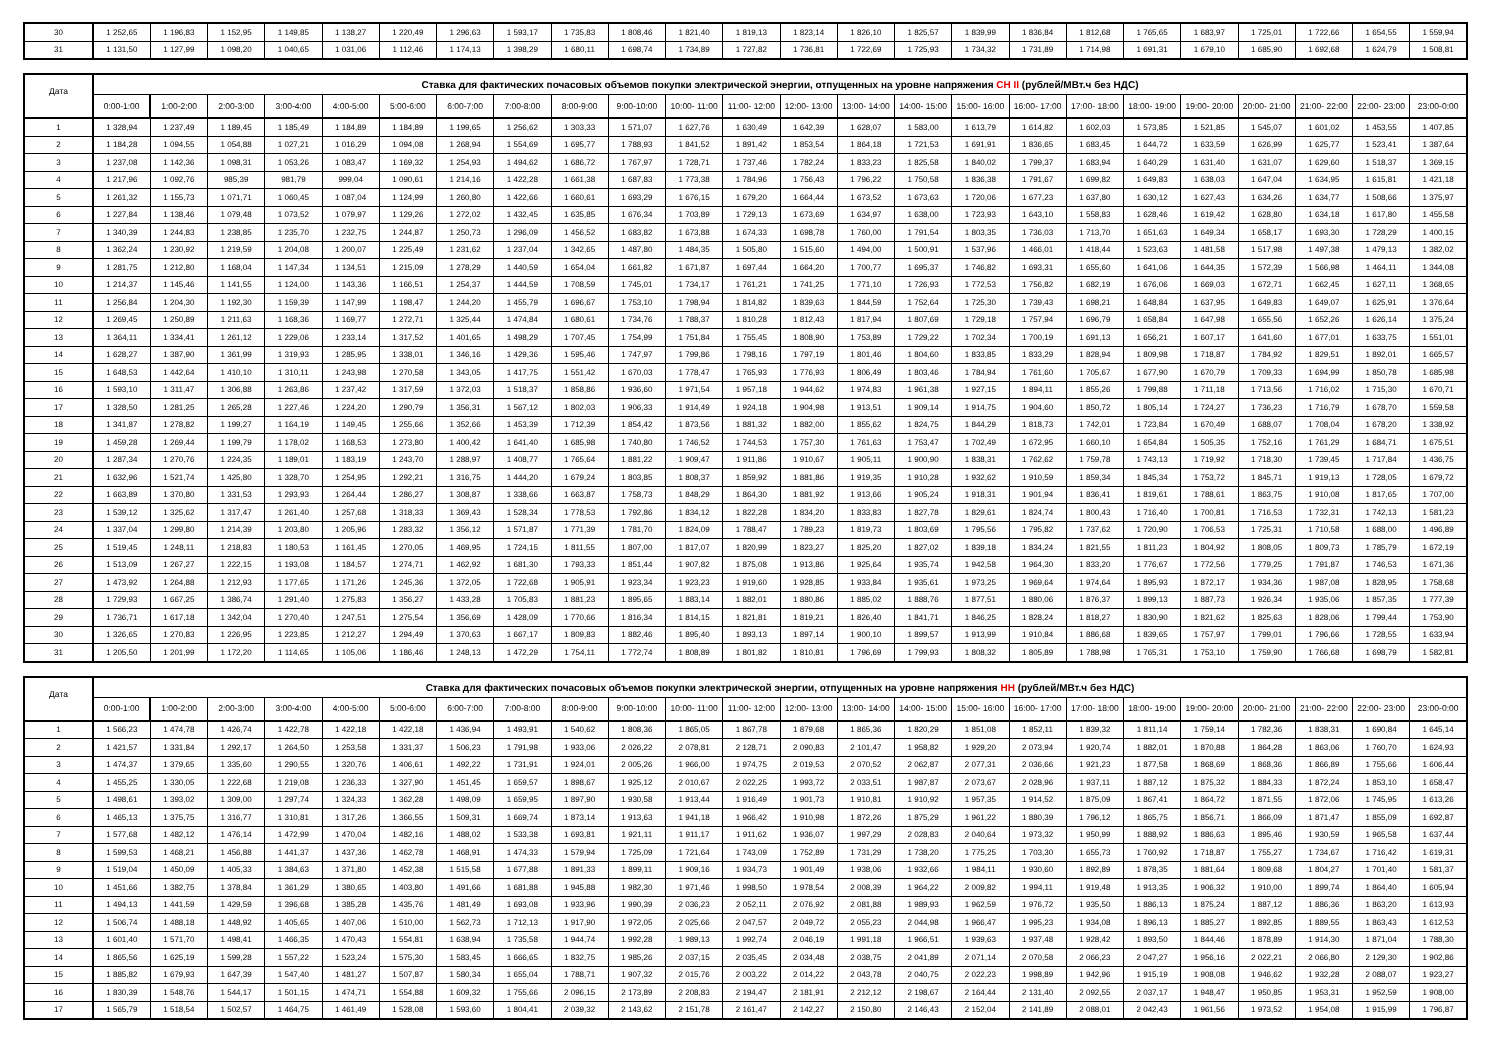| 30 | 1 252,65 | 1 196,83 | 1 152,95 | 1 149,85 | 1 138,27 | 1 220,49 | 1 296,63 | 1 593,17 | 1 735,83 | 1 808,46 | 1 821,40 | 1 819,13 | 1 823,14 | 1 826,10 | 1 825,57 | 1 839,99 | 1 836,84 | 1 812,68 | 1 765,65 | 1 683,97 | 1 725,01 | 1 722,66 | 1 654,55 | 1 559,94 |
| 31 | 1 131,50 | 1 127,99 | 1 098,20 | 1 040,65 | 1 031,06 | 1 112,46 | 1 174,13 | 1 398,29 | 1 680,11 | 1 698,74 | 1 734,89 | 1 727,82 | 1 736,81 | 1 722,69 | 1 725,93 | 1 734,32 | 1 731,89 | 1 714,98 | 1 691,31 | 1 679,10 | 1 685,90 | 1 692,68 | 1 624,79 | 1 508,81 |
| Дата | Ставка для фактических почасовых объемов покупки электрической энергии, отпущенных на уровне напряжения СН II (рублей/МВт.ч без НДС) | | | | | | | | | | | | | | | | | | | | | | | |
| --- | --- | --- | --- | --- | --- | --- | --- | --- | --- | --- | --- | --- | --- | --- | --- | --- | --- | --- | --- | --- | --- | --- | --- | --- |
| | 0:00-1:00 | 1:00-2:00 | 2:00-3:00 | 3:00-4:00 | 4:00-5:00 | 5:00-6:00 | 6:00-7:00 | 7:00-8:00 | 8:00-9:00 | 9:00-10:00 | 10:00- 11:00 | 11:00- 12:00 | 12:00- 13:00 | 13:00- 14:00 | 14:00- 15:00 | 15:00- 16:00 | 16:00- 17:00 | 17:00- 18:00 | 18:00- 19:00 | 19:00- 20:00 | 20:00- 21:00 | 21:00- 22:00 | 22:00- 23:00 | 23:00-0:00 |
| 1 | 1 328,94 | 1 237,49 | 1 189,45 | 1 185,49 | 1 184,89 | 1 184,89 | 1 199,65 | 1 256,62 | 1 303,33 | 1 571,07 | 1 627,76 | 1 630,49 | 1 642,39 | 1 628,07 | 1 583,00 | 1 613,79 | 1 614,82 | 1 602,03 | 1 573,85 | 1 521,85 | 1 545,07 | 1 601,02 | 1 453,55 | 1 407,85 |
| 2 | 1 184,28 | 1 094,55 | 1 054,88 | 1 027,21 | 1 016,29 | 1 094,08 | 1 268,94 | 1 554,69 | 1 695,77 | 1 788,93 | 1 841,52 | 1 891,42 | 1 853,54 | 1 864,18 | 1 721,53 | 1 691,91 | 1 836,65 | 1 683,45 | 1 644,72 | 1 633,59 | 1 626,99 | 1 625,77 | 1 523,41 | 1 387,64 |
| 3 | 1 237,08 | 1 142,36 | 1 098,31 | 1 053,26 | 1 083,47 | 1 169,32 | 1 254,93 | 1 494,62 | 1 686,72 | 1 767,97 | 1 728,71 | 1 737,46 | 1 782,24 | 1 833,23 | 1 825,58 | 1 840,02 | 1 799,37 | 1 683,94 | 1 640,29 | 1 631,40 | 1 631,07 | 1 629,60 | 1 518,37 | 1 369,15 |
| 4 | 1 217,96 | 1 092,76 | 985,39 | 981,79 | 999,04 | 1 090,61 | 1 214,16 | 1 422,28 | 1 661,38 | 1 687,83 | 1 773,38 | 1 784,96 | 1 756,43 | 1 796,22 | 1 750,58 | 1 836,38 | 1 791,67 | 1 699,82 | 1 649,83 | 1 638,03 | 1 647,04 | 1 634,95 | 1 615,81 | 1 421,18 |
| 5 | 1 261,32 | 1 155,73 | 1 071,71 | 1 060,45 | 1 087,04 | 1 124,99 | 1 260,80 | 1 422,66 | 1 660,61 | 1 693,29 | 1 676,15 | 1 679,20 | 1 664,44 | 1 673,52 | 1 673,63 | 1 720,06 | 1 677,23 | 1 637,80 | 1 630,12 | 1 627,43 | 1 634,26 | 1 634,77 | 1 508,66 | 1 375,97 |
| 6 | 1 227,84 | 1 138,46 | 1 079,48 | 1 073,52 | 1 079,97 | 1 129,26 | 1 272,02 | 1 432,45 | 1 635,85 | 1 676,34 | 1 703,89 | 1 729,13 | 1 673,69 | 1 634,97 | 1 638,00 | 1 723,93 | 1 643,10 | 1 558,83 | 1 628,46 | 1 619,42 | 1 628,80 | 1 634,18 | 1 617,80 | 1 455,58 |
| 7 | 1 340,39 | 1 244,83 | 1 238,85 | 1 235,70 | 1 232,75 | 1 244,87 | 1 250,73 | 1 296,09 | 1 456,52 | 1 683,82 | 1 673,88 | 1 674,33 | 1 698,78 | 1 760,00 | 1 791,54 | 1 803,35 | 1 736,03 | 1 713,70 | 1 651,63 | 1 649,34 | 1 658,17 | 1 693,30 | 1 728,29 | 1 400,15 |
| 8 | 1 362,24 | 1 230,92 | 1 219,59 | 1 204,08 | 1 200,07 | 1 225,49 | 1 231,62 | 1 237,04 | 1 342,65 | 1 487,80 | 1 484,35 | 1 505,80 | 1 515,60 | 1 494,00 | 1 500,91 | 1 537,96 | 1 466,01 | 1 418,44 | 1 523,63 | 1 481,58 | 1 517,98 | 1 497,38 | 1 479,13 | 1 382,02 |
| 9 | 1 281,75 | 1 212,80 | 1 168,04 | 1 147,34 | 1 134,51 | 1 215,09 | 1 278,29 | 1 440,59 | 1 654,04 | 1 661,82 | 1 671,87 | 1 697,44 | 1 664,20 | 1 700,77 | 1 695,37 | 1 746,82 | 1 693,31 | 1 655,60 | 1 641,06 | 1 644,35 | 1 572,39 | 1 566,98 | 1 464,11 | 1 344,08 |
| 10 | 1 214,37 | 1 145,46 | 1 141,55 | 1 124,00 | 1 143,36 | 1 166,51 | 1 254,37 | 1 444,59 | 1 708,59 | 1 745,01 | 1 734,17 | 1 761,21 | 1 741,25 | 1 771,10 | 1 726,93 | 1 772,53 | 1 756,82 | 1 682,19 | 1 676,06 | 1 669,03 | 1 672,71 | 1 662,45 | 1 627,11 | 1 368,65 |
| 11 | 1 256,84 | 1 204,30 | 1 192,30 | 1 159,39 | 1 147,99 | 1 198,47 | 1 244,20 | 1 455,79 | 1 696,67 | 1 753,10 | 1 798,94 | 1 814,82 | 1 839,63 | 1 844,59 | 1 752,64 | 1 725,30 | 1 739,43 | 1 698,21 | 1 648,84 | 1 637,95 | 1 649,83 | 1 649,07 | 1 625,91 | 1 376,64 |
| 12 | 1 269,45 | 1 250,89 | 1 211,63 | 1 168,36 | 1 169,77 | 1 272,71 | 1 325,44 | 1 474,84 | 1 680,61 | 1 734,76 | 1 788,37 | 1 810,28 | 1 812,43 | 1 817,94 | 1 807,69 | 1 729,18 | 1 757,94 | 1 696,79 | 1 658,84 | 1 647,98 | 1 655,56 | 1 652,26 | 1 626,14 | 1 375,24 |
| 13 | 1 364,11 | 1 334,41 | 1 261,12 | 1 229,06 | 1 233,14 | 1 317,52 | 1 401,65 | 1 498,29 | 1 707,45 | 1 754,99 | 1 751,84 | 1 755,45 | 1 808,90 | 1 753,89 | 1 729,22 | 1 702,34 | 1 700,19 | 1 691,13 | 1 656,21 | 1 607,17 | 1 641,60 | 1 677,01 | 1 633,75 | 1 551,01 |
| 14 | 1 628,27 | 1 387,90 | 1 361,99 | 1 319,93 | 1 285,95 | 1 338,01 | 1 346,16 | 1 429,36 | 1 595,46 | 1 747,97 | 1 799,86 | 1 798,16 | 1 797,19 | 1 801,46 | 1 804,60 | 1 833,85 | 1 833,29 | 1 828,94 | 1 809,98 | 1 718,87 | 1 784,92 | 1 829,51 | 1 892,01 | 1 665,57 |
| 15 | 1 648,53 | 1 442,64 | 1 410,10 | 1 310,11 | 1 243,98 | 1 270,58 | 1 343,05 | 1 417,75 | 1 551,42 | 1 670,03 | 1 778,47 | 1 765,93 | 1 776,93 | 1 806,49 | 1 803,46 | 1 784,94 | 1 761,60 | 1 705,67 | 1 677,90 | 1 670,79 | 1 709,33 | 1 694,99 | 1 850,78 | 1 685,98 |
| 16 | 1 593,10 | 1 311,47 | 1 306,88 | 1 263,86 | 1 237,42 | 1 317,59 | 1 372,03 | 1 518,37 | 1 858,86 | 1 936,60 | 1 971,54 | 1 957,18 | 1 944,62 | 1 974,83 | 1 961,38 | 1 927,15 | 1 894,11 | 1 855,26 | 1 799,88 | 1 711,18 | 1 713,56 | 1 716,02 | 1 715,30 | 1 670,71 |
| 17 | 1 328,50 | 1 281,25 | 1 265,28 | 1 227,46 | 1 224,20 | 1 290,79 | 1 356,31 | 1 567,12 | 1 802,03 | 1 906,33 | 1 914,49 | 1 924,18 | 1 904,98 | 1 913,51 | 1 909,14 | 1 914,75 | 1 904,60 | 1 850,72 | 1 805,14 | 1 724,27 | 1 736,23 | 1 716,79 | 1 678,70 | 1 559,58 |
| 18 | 1 341,87 | 1 278,82 | 1 199,27 | 1 164,19 | 1 149,45 | 1 255,66 | 1 352,66 | 1 453,39 | 1 712,39 | 1 854,42 | 1 873,56 | 1 881,32 | 1 882,00 | 1 855,62 | 1 824,75 | 1 844,29 | 1 818,73 | 1 742,01 | 1 723,84 | 1 670,49 | 1 688,07 | 1 708,04 | 1 678,20 | 1 338,92 |
| 19 | 1 459,28 | 1 269,44 | 1 199,79 | 1 178,02 | 1 168,53 | 1 273,80 | 1 400,42 | 1 641,40 | 1 685,98 | 1 740,80 | 1 746,52 | 1 744,53 | 1 757,30 | 1 761,63 | 1 753,47 | 1 702,49 | 1 672,95 | 1 660,10 | 1 654,84 | 1 505,35 | 1 752,16 | 1 761,29 | 1 684,71 | 1 675,51 |
| 20 | 1 287,34 | 1 270,76 | 1 224,35 | 1 189,01 | 1 183,19 | 1 243,70 | 1 288,97 | 1 408,77 | 1 765,64 | 1 881,22 | 1 909,47 | 1 911,86 | 1 910,67 | 1 905,11 | 1 900,90 | 1 838,31 | 1 762,62 | 1 759,78 | 1 743,13 | 1 719,92 | 1 718,30 | 1 739,45 | 1 717,84 | 1 436,75 |
| 21 | 1 632,96 | 1 521,74 | 1 425,80 | 1 328,70 | 1 254,95 | 1 292,21 | 1 316,75 | 1 444,20 | 1 679,24 | 1 803,85 | 1 808,37 | 1 859,92 | 1 881,86 | 1 919,35 | 1 910,28 | 1 932,62 | 1 910,59 | 1 859,34 | 1 845,34 | 1 753,72 | 1 845,71 | 1 919,13 | 1 728,05 | 1 679,72 |
| 22 | 1 663,89 | 1 370,80 | 1 331,53 | 1 293,93 | 1 264,44 | 1 286,27 | 1 308,87 | 1 338,66 | 1 663,87 | 1 758,73 | 1 848,29 | 1 864,30 | 1 881,92 | 1 913,66 | 1 905,24 | 1 918,31 | 1 901,94 | 1 836,41 | 1 819,61 | 1 788,61 | 1 863,75 | 1 910,08 | 1 817,65 | 1 707,00 |
| 23 | 1 539,12 | 1 325,62 | 1 317,47 | 1 261,40 | 1 257,68 | 1 318,33 | 1 369,43 | 1 528,34 | 1 778,53 | 1 792,86 | 1 834,12 | 1 822,28 | 1 834,20 | 1 833,83 | 1 827,78 | 1 829,61 | 1 824,74 | 1 800,43 | 1 716,40 | 1 700,81 | 1 716,53 | 1 732,31 | 1 742,13 | 1 581,23 |
| 24 | 1 337,04 | 1 299,80 | 1 214,39 | 1 203,80 | 1 205,96 | 1 283,32 | 1 356,12 | 1 571,87 | 1 771,39 | 1 781,70 | 1 824,09 | 1 788,47 | 1 789,23 | 1 819,73 | 1 803,69 | 1 795,56 | 1 795,82 | 1 737,62 | 1 720,90 | 1 706,53 | 1 725,31 | 1 710,58 | 1 688,00 | 1 496,89 |
| 25 | 1 519,45 | 1 248,11 | 1 218,83 | 1 180,53 | 1 161,45 | 1 270,05 | 1 469,95 | 1 724,15 | 1 811,55 | 1 807,00 | 1 817,07 | 1 820,99 | 1 823,27 | 1 825,20 | 1 827,02 | 1 839,18 | 1 834,24 | 1 821,55 | 1 811,23 | 1 804,92 | 1 808,05 | 1 809,73 | 1 785,79 | 1 672,19 |
| 26 | 1 513,09 | 1 267,27 | 1 222,15 | 1 193,08 | 1 184,57 | 1 274,71 | 1 462,92 | 1 681,30 | 1 793,33 | 1 851,44 | 1 907,82 | 1 875,08 | 1 913,86 | 1 925,64 | 1 935,74 | 1 942,58 | 1 964,30 | 1 833,20 | 1 776,67 | 1 772,56 | 1 779,25 | 1 791,87 | 1 746,53 | 1 671,36 |
| 27 | 1 473,92 | 1 264,88 | 1 212,93 | 1 177,65 | 1 171,26 | 1 245,36 | 1 372,05 | 1 722,68 | 1 905,91 | 1 923,34 | 1 923,23 | 1 919,60 | 1 928,85 | 1 933,84 | 1 935,61 | 1 973,25 | 1 969,64 | 1 974,64 | 1 895,93 | 1 872,17 | 1 934,36 | 1 987,08 | 1 828,95 | 1 758,68 |
| 28 | 1 729,93 | 1 667,25 | 1 386,74 | 1 291,40 | 1 275,83 | 1 356,27 | 1 433,28 | 1 705,83 | 1 881,23 | 1 895,65 | 1 883,14 | 1 882,01 | 1 880,86 | 1 885,02 | 1 888,76 | 1 877,51 | 1 880,06 | 1 876,37 | 1 899,13 | 1 887,73 | 1 926,34 | 1 935,06 | 1 857,35 | 1 777,39 |
| 29 | 1 736,71 | 1 617,18 | 1 342,04 | 1 270,40 | 1 247,51 | 1 275,54 | 1 356,69 | 1 428,09 | 1 770,66 | 1 816,34 | 1 814,15 | 1 821,81 | 1 819,21 | 1 826,40 | 1 841,71 | 1 846,25 | 1 828,24 | 1 818,27 | 1 830,90 | 1 821,62 | 1 825,63 | 1 828,06 | 1 799,44 | 1 753,90 |
| 30 | 1 326,65 | 1 270,83 | 1 226,95 | 1 223,85 | 1 212,27 | 1 294,49 | 1 370,63 | 1 667,17 | 1 809,83 | 1 882,46 | 1 895,40 | 1 893,13 | 1 897,14 | 1 900,10 | 1 899,57 | 1 913,99 | 1 910,84 | 1 886,68 | 1 839,65 | 1 757,97 | 1 799,01 | 1 796,66 | 1 728,55 | 1 633,94 |
| 31 | 1 205,50 | 1 201,99 | 1 172,20 | 1 114,65 | 1 105,06 | 1 186,46 | 1 248,13 | 1 472,29 | 1 754,11 | 1 772,74 | 1 808,89 | 1 801,82 | 1 810,81 | 1 796,69 | 1 799,93 | 1 808,32 | 1 805,89 | 1 788,98 | 1 765,31 | 1 753,10 | 1 759,90 | 1 766,68 | 1 698,79 | 1 582,81 |
| Дата | Ставка для фактических почасовых объемов покупки электрической энергии, отпущенных на уровне напряжения НН (рублей/МВт.ч без НДС) | | | | | | | | | | | | | | | | | | | | | | | |
| --- | --- | --- | --- | --- | --- | --- | --- | --- | --- | --- | --- | --- | --- | --- | --- | --- | --- | --- | --- | --- | --- | --- | --- | --- |
| | 0:00-1:00 | 1:00-2:00 | 2:00-3:00 | 3:00-4:00 | 4:00-5:00 | 5:00-6:00 | 6:00-7:00 | 7:00-8:00 | 8:00-9:00 | 9:00-10:00 | 10:00- 11:00 | 11:00- 12:00 | 12:00- 13:00 | 13:00- 14:00 | 14:00- 15:00 | 15:00- 16:00 | 16:00- 17:00 | 17:00- 18:00 | 18:00- 19:00 | 19:00- 20:00 | 20:00- 21:00 | 21:00- 22:00 | 22:00- 23:00 | 23:00-0:00 |
| 1 | 1 566,23 | 1 474,78 | 1 426,74 | 1 422,78 | 1 422,18 | 1 422,18 | 1 436,94 | 1 493,91 | 1 540,62 | 1 808,36 | 1 865,05 | 1 867,78 | 1 879,68 | 1 865,36 | 1 820,29 | 1 851,08 | 1 852,11 | 1 839,32 | 1 811,14 | 1 759,14 | 1 782,36 | 1 838,31 | 1 690,84 | 1 645,14 |
| 2 | 1 421,57 | 1 331,84 | 1 292,17 | 1 264,50 | 1 253,58 | 1 331,37 | 1 506,23 | 1 791,98 | 1 933,06 | 2 026,22 | 2 078,81 | 2 128,71 | 2 090,83 | 2 101,47 | 1 958,82 | 1 929,20 | 2 073,94 | 1 920,74 | 1 882,01 | 1 870,88 | 1 864,28 | 1 863,06 | 1 760,70 | 1 624,93 |
| 3 | 1 474,37 | 1 379,65 | 1 335,60 | 1 290,55 | 1 320,76 | 1 406,61 | 1 492,22 | 1 731,91 | 1 924,01 | 2 005,26 | 1 966,00 | 1 974,75 | 2 019,53 | 2 070,52 | 2 062,87 | 2 077,31 | 2 036,66 | 1 921,23 | 1 877,58 | 1 868,69 | 1 868,36 | 1 866,89 | 1 755,66 | 1 606,44 |
| 4 | 1 455,25 | 1 330,05 | 1 222,68 | 1 219,08 | 1 236,33 | 1 327,90 | 1 451,45 | 1 659,57 | 1 898,67 | 1 925,12 | 2 010,67 | 2 022,25 | 1 993,72 | 2 033,51 | 1 987,87 | 2 073,67 | 2 028,96 | 1 937,11 | 1 887,12 | 1 875,32 | 1 884,33 | 1 872,24 | 1 853,10 | 1 658,47 |
| 5 | 1 498,61 | 1 393,02 | 1 309,00 | 1 297,74 | 1 324,33 | 1 362,28 | 1 498,09 | 1 659,95 | 1 897,90 | 1 930,58 | 1 913,44 | 1 916,49 | 1 901,73 | 1 910,81 | 1 910,92 | 1 957,35 | 1 914,52 | 1 875,09 | 1 867,41 | 1 864,72 | 1 871,55 | 1 872,06 | 1 745,95 | 1 613,26 |
| 6 | 1 465,13 | 1 375,75 | 1 316,77 | 1 310,81 | 1 317,26 | 1 366,55 | 1 509,31 | 1 669,74 | 1 873,14 | 1 913,63 | 1 941,18 | 1 966,42 | 1 910,98 | 1 872,26 | 1 875,29 | 1 961,22 | 1 880,39 | 1 796,12 | 1 865,75 | 1 856,71 | 1 866,09 | 1 871,47 | 1 855,09 | 1 692,87 |
| 7 | 1 577,68 | 1 482,12 | 1 476,14 | 1 472,99 | 1 470,04 | 1 482,16 | 1 488,02 | 1 533,38 | 1 693,81 | 1 921,11 | 1 911,17 | 1 911,62 | 1 936,07 | 1 997,29 | 2 028,83 | 2 040,64 | 1 973,32 | 1 950,99 | 1 888,92 | 1 886,63 | 1 895,46 | 1 930,59 | 1 965,58 | 1 637,44 |
| 8 | 1 599,53 | 1 468,21 | 1 456,88 | 1 441,37 | 1 437,36 | 1 462,78 | 1 468,91 | 1 474,33 | 1 579,94 | 1 725,09 | 1 721,64 | 1 743,09 | 1 752,89 | 1 731,29 | 1 738,20 | 1 775,25 | 1 703,30 | 1 655,73 | 1 760,92 | 1 718,87 | 1 755,27 | 1 734,67 | 1 716,42 | 1 619,31 |
| 9 | 1 519,04 | 1 450,09 | 1 405,33 | 1 384,63 | 1 371,80 | 1 452,38 | 1 515,58 | 1 677,88 | 1 891,33 | 1 899,11 | 1 909,16 | 1 934,73 | 1 901,49 | 1 938,06 | 1 932,66 | 1 984,11 | 1 930,60 | 1 892,89 | 1 878,35 | 1 881,64 | 1 809,68 | 1 804,27 | 1 701,40 | 1 581,37 |
| 10 | 1 451,66 | 1 382,75 | 1 378,84 | 1 361,29 | 1 380,65 | 1 403,80 | 1 491,66 | 1 681,88 | 1 945,88 | 1 982,30 | 1 971,46 | 1 998,50 | 1 978,54 | 2 008,39 | 1 964,22 | 2 009,82 | 1 994,11 | 1 919,48 | 1 913,35 | 1 906,32 | 1 910,00 | 1 899,74 | 1 864,40 | 1 605,94 |
| 11 | 1 494,13 | 1 441,59 | 1 429,59 | 1 396,68 | 1 385,28 | 1 435,76 | 1 481,49 | 1 693,08 | 1 933,96 | 1 990,39 | 2 036,23 | 2 052,11 | 2 076,92 | 2 081,88 | 1 989,93 | 1 962,59 | 1 976,72 | 1 935,50 | 1 886,13 | 1 875,24 | 1 887,12 | 1 886,36 | 1 863,20 | 1 613,93 |
| 12 | 1 506,74 | 1 488,18 | 1 448,92 | 1 405,65 | 1 407,06 | 1 510,00 | 1 562,73 | 1 712,13 | 1 917,90 | 1 972,05 | 2 025,66 | 2 047,57 | 2 049,72 | 2 055,23 | 2 044,98 | 1 966,47 | 1 995,23 | 1 934,08 | 1 896,13 | 1 885,27 | 1 892,85 | 1 889,55 | 1 863,43 | 1 612,53 |
| 13 | 1 601,40 | 1 571,70 | 1 498,41 | 1 466,35 | 1 470,43 | 1 554,81 | 1 638,94 | 1 735,58 | 1 944,74 | 1 992,28 | 1 989,13 | 1 992,74 | 2 046,19 | 1 991,18 | 1 966,51 | 1 939,63 | 1 937,48 | 1 928,42 | 1 893,50 | 1 844,46 | 1 878,89 | 1 914,30 | 1 871,04 | 1 788,30 |
| 14 | 1 865,56 | 1 625,19 | 1 599,28 | 1 557,22 | 1 523,24 | 1 575,30 | 1 583,45 | 1 666,65 | 1 832,75 | 1 985,26 | 2 037,15 | 2 035,45 | 2 034,48 | 2 038,75 | 2 041,89 | 2 071,14 | 2 070,58 | 2 066,23 | 2 047,27 | 1 956,16 | 2 022,21 | 2 066,80 | 2 129,30 | 1 902,86 |
| 15 | 1 885,82 | 1 679,93 | 1 647,39 | 1 547,40 | 1 481,27 | 1 507,87 | 1 580,34 | 1 655,04 | 1 788,71 | 1 907,32 | 2 015,76 | 2 003,22 | 2 014,22 | 2 043,78 | 2 040,75 | 2 022,23 | 1 998,89 | 1 942,96 | 1 915,19 | 1 908,08 | 1 946,62 | 1 932,28 | 2 088,07 | 1 923,27 |
| 16 | 1 830,39 | 1 548,76 | 1 544,17 | 1 501,15 | 1 474,71 | 1 554,88 | 1 609,32 | 1 755,66 | 2 096,15 | 2 173,89 | 2 208,83 | 2 194,47 | 2 181,91 | 2 212,12 | 2 198,67 | 2 164,44 | 2 131,40 | 2 092,55 | 2 037,17 | 1 948,47 | 1 950,85 | 1 953,31 | 1 952,59 | 1 908,00 |
| 17 | 1 565,79 | 1 518,54 | 1 502,57 | 1 464,75 | 1 461,49 | 1 528,08 | 1 593,60 | 1 804,41 | 2 039,32 | 2 143,62 | 2 151,78 | 2 161,47 | 2 142,27 | 2 150,80 | 2 146,43 | 2 152,04 | 2 141,89 | 2 088,01 | 2 042,43 | 1 961,56 | 1 973,52 | 1 954,08 | 1 915,99 | 1 796,87 |